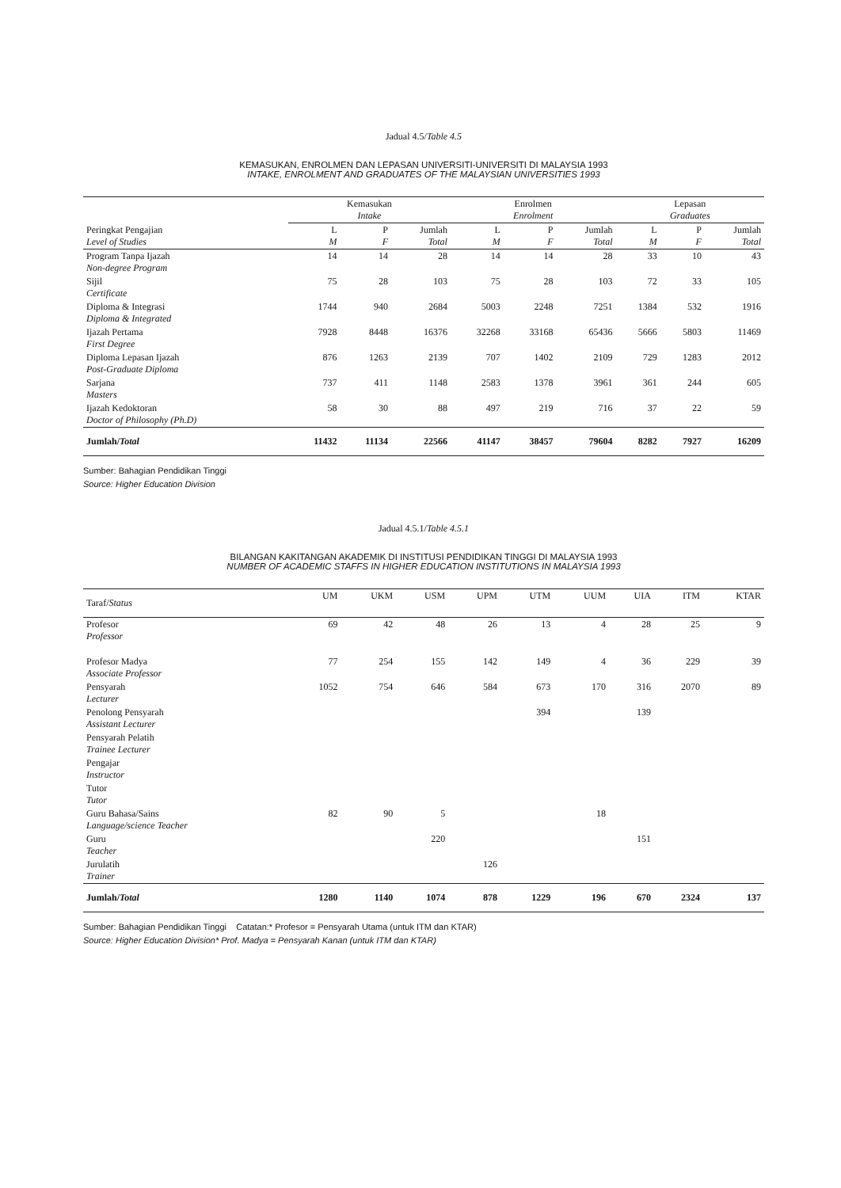Jadual 4.5/Table 4.5
KEMASUKAN, ENROLMEN DAN LEPASAN UNIVERSITI-UNIVERSITI DI MALAYSIA 1993
INTAKE, ENROLMENT AND GRADUATES OF THE MALAYSIAN UNIVERSITIES 1993
| | Kemasukan Intake | | | Enrolmen Enrolment | | | Lepasan Graduates | | |
| --- | --- | --- | --- | --- | --- | --- | --- | --- | --- |
| Peringkat Pengajian Level of Studies | L M | P F | Jumlah Total | L M | P F | Jumlah Total | L M | P F | Jumlah Total |
| Program Tanpa Ijazah Non-degree Program | 14 | 14 | 28 | 14 | 14 | 28 | 33 | 10 | 43 |
| Sijil Certificate | 75 | 28 | 103 | 75 | 28 | 103 | 72 | 33 | 105 |
| Diploma & Integrasi Diploma & Integrated | 1744 | 940 | 2684 | 5003 | 2248 | 7251 | 1384 | 532 | 1916 |
| Ijazah Pertama First Degree | 7928 | 8448 | 16376 | 32268 | 33168 | 65436 | 5666 | 5803 | 11469 |
| Diploma Lepasan Ijazah Post-Graduate Diploma | 876 | 1263 | 2139 | 707 | 1402 | 2109 | 729 | 1283 | 2012 |
| Sarjana Masters | 737 | 411 | 1148 | 2583 | 1378 | 3961 | 361 | 244 | 605 |
| Ijazah Kedoktoran Doctor of Philosophy (Ph.D) | 58 | 30 | 88 | 497 | 219 | 716 | 37 | 22 | 59 |
| Jumlah/ Total | 11432 | 11134 | 22566 | 41147 | 38457 | 79604 | 8282 | 7927 | 16209 |
Sumber: Bahagian Pendidikan Tinggi
Source: Higher Education Division
Jadual 4.5.1/Table 4.5.1
BILANGAN KAKITANGAN AKADEMIK DI INSTITUSI PENDIDIKAN TINGGI DI MALAYSIA 1993
NUMBER OF ACADEMIC STAFFS IN HIGHER EDUCATION INSTITUTIONS IN MALAYSIA 1993
| Taraf/ Status | UM | UKM | USM | UPM | UTM | UUM | UIA | ITM | KTAR |
| --- | --- | --- | --- | --- | --- | --- | --- | --- | --- |
| Profesor Professor | 69 | 42 | 48 | 26 | 13 | 4 | 28 | 25 | 9 |
| Profesor Madya Associate Professor | 77 | 254 | 155 | 142 | 149 | 4 | 36 | 229 | 39 |
| Pensyarah Lecturer | 1052 | 754 | 646 | 584 | 673 | 170 | 316 | 2070 | 89 |
| Penolong Pensyarah Assistant Lecturer | | | | | 394 | | 139 | | |
| Pensyarah Pelatih Trainee Lecturer | | | | | | | | | |
| Pengajar Instructor | | | | | | | | | |
| Tutor Tutor | | | | | | | | | |
| Guru Bahasa/Sains Language/science Teacher | 82 | 90 | 5 | | | 18 | | | |
| Guru Teacher | | | 220 | | | | 151 | | |
| Jurulatih Trainer | | | | 126 | | | | | |
| Jumlah/ Total | 1280 | 1140 | 1074 | 878 | 1229 | 196 | 670 | 2324 | 137 |
Sumber: Bahagian Pendidikan Tinggi Catatan:* Profesor = Pensyarah Utama (untuk ITM dan KTAR)
Source: Higher Education Division* Prof. Madya = Pensyarah Kanan (untuk ITM dan KTAR)